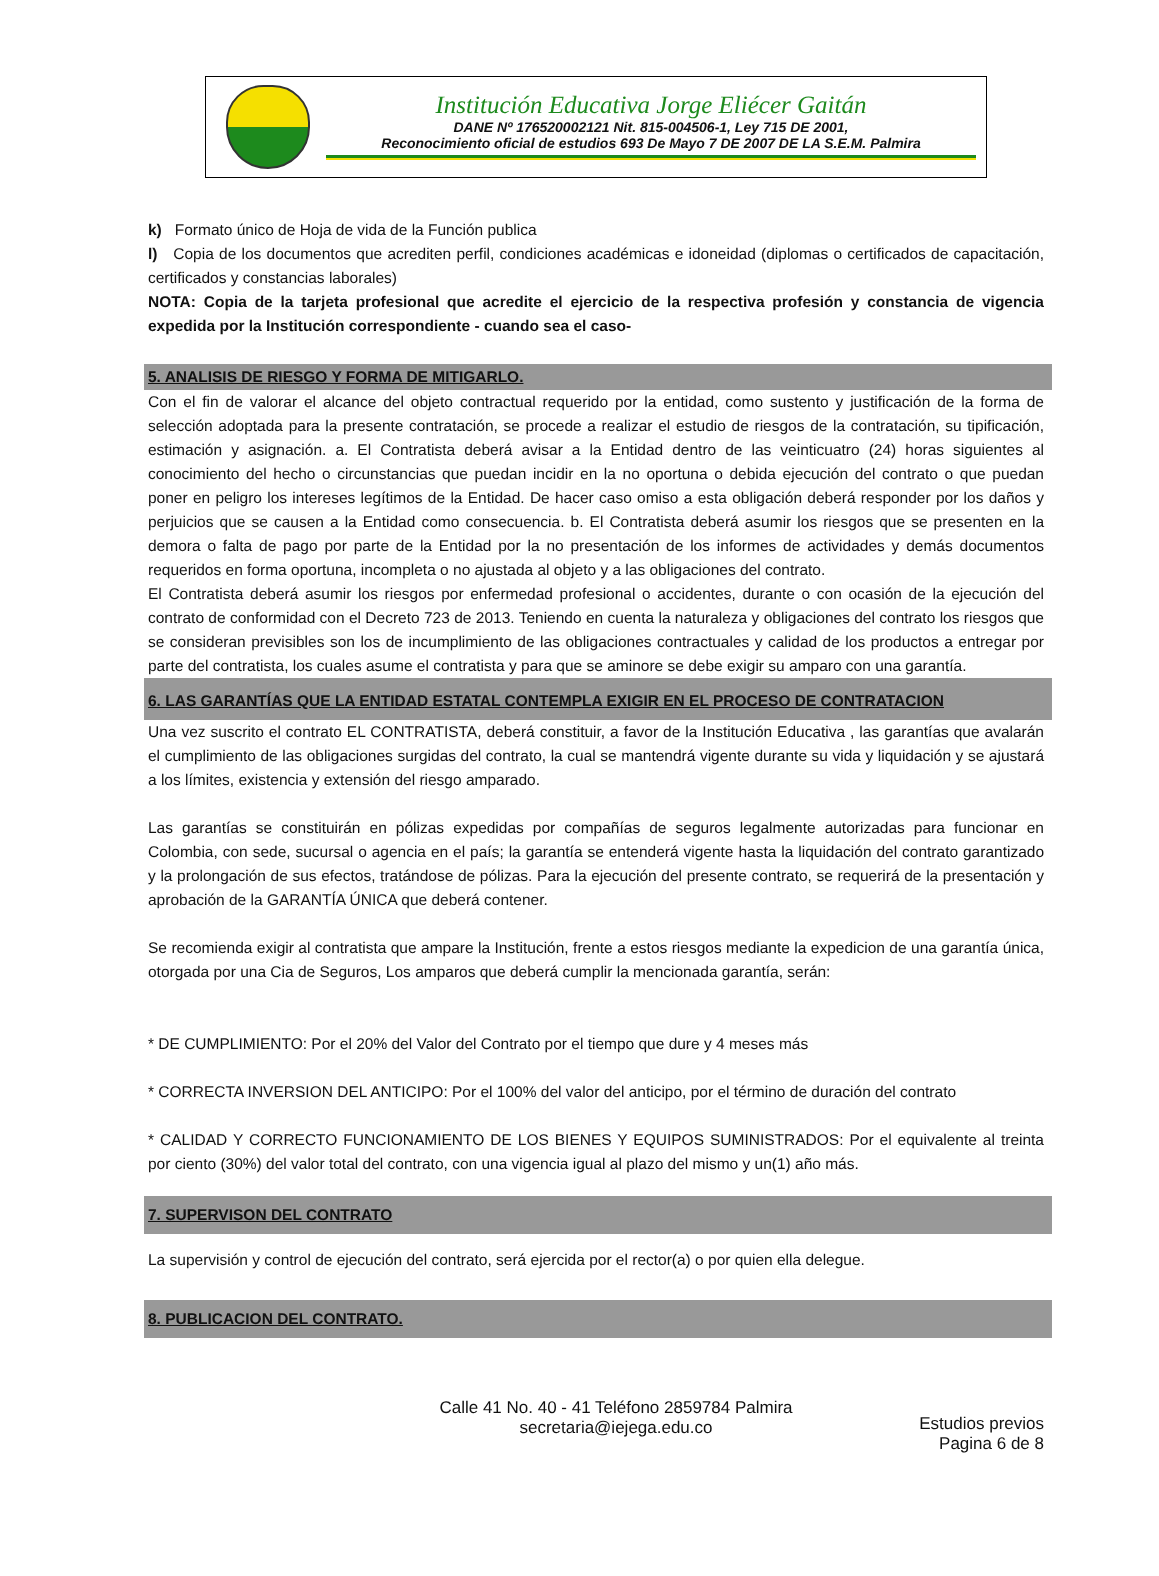Institución Educativa Jorge Eliécer Gaitán
DANE Nº 176520002121 Nit. 815-004506-1, Ley 715 DE 2001,
Reconocimiento oficial de estudios 693 De Mayo 7 DE 2007 DE LA S.E.M. Palmira
k) Formato único de Hoja de vida de la Función publica
l) Copia de los documentos que acrediten perfil, condiciones académicas e idoneidad (diplomas o certificados de capacitación, certificados y constancias laborales)
NOTA: Copia de la tarjeta profesional que acredite el ejercicio de la respectiva profesión y constancia de vigencia expedida por la Institución correspondiente - cuando sea el caso-
5. ANALISIS DE RIESGO Y FORMA DE MITIGARLO.
Con el fin de valorar el alcance del objeto contractual requerido por la entidad, como sustento y justificación de la forma de selección adoptada para la presente contratación, se procede a realizar el estudio de riesgos de la contratación, su tipificación, estimación y asignación. a. El Contratista deberá avisar a la Entidad dentro de las veinticuatro (24) horas siguientes al conocimiento del hecho o circunstancias que puedan incidir en la no oportuna o debida ejecución del contrato o que puedan poner en peligro los intereses legítimos de la Entidad. De hacer caso omiso a esta obligación deberá responder por los daños y perjuicios que se causen a la Entidad como consecuencia. b. El Contratista deberá asumir los riesgos que se presenten en la demora o falta de pago por parte de la Entidad por la no presentación de los informes de actividades y demás documentos requeridos en forma oportuna, incompleta o no ajustada al objeto y a las obligaciones del contrato.
El Contratista deberá asumir los riesgos por enfermedad profesional o accidentes, durante o con ocasión de la ejecución del contrato de conformidad con el Decreto 723 de 2013. Teniendo en cuenta la naturaleza y obligaciones del contrato los riesgos que se consideran previsibles son los de incumplimiento de las obligaciones contractuales y calidad de los productos a entregar por parte del contratista, los cuales asume el contratista y para que se aminore se debe exigir su amparo con una garantía.
6. LAS GARANTÍAS QUE LA ENTIDAD ESTATAL CONTEMPLA EXIGIR EN EL PROCESO DE CONTRATACION
Una vez suscrito el contrato EL CONTRATISTA, deberá constituir, a favor de la Institución Educativa , las garantías que avalarán el cumplimiento de las obligaciones surgidas del contrato, la cual se mantendrá vigente durante su vida y liquidación y se ajustará a los límites, existencia y extensión del riesgo amparado.
Las garantías se constituirán en pólizas expedidas por compañías de seguros legalmente autorizadas para funcionar en Colombia, con sede, sucursal o agencia en el país; la garantía se entenderá vigente hasta la liquidación del contrato garantizado y la prolongación de sus efectos, tratándose de pólizas. Para la ejecución del presente contrato, se requerirá de la presentación y aprobación de la GARANTÍA ÚNICA que deberá contener.
Se recomienda exigir al contratista que ampare la Institución, frente a estos riesgos mediante la expedicion de una garantía única, otorgada por una Cia de Seguros, Los amparos que deberá cumplir la mencionada garantía, serán:
* DE CUMPLIMIENTO: Por el 20% del Valor del Contrato por el tiempo que dure y 4 meses más
* CORRECTA INVERSION DEL ANTICIPO: Por el 100% del valor del anticipo, por el término de duración del contrato
* CALIDAD Y CORRECTO FUNCIONAMIENTO DE LOS BIENES Y EQUIPOS SUMINISTRADOS: Por el equivalente al treinta por ciento (30%) del valor total del contrato, con una vigencia igual al plazo del mismo y un(1) año más.
7. SUPERVISON DEL CONTRATO
La supervisión y control de ejecución del contrato, será ejercida por el rector(a) o por quien ella delegue.
8. PUBLICACION DEL CONTRATO.
Calle 41 No. 40 - 41 Teléfono 2859784 Palmira
secretaria@iejega.edu.co
Estudios previos
Pagina 6 de 8